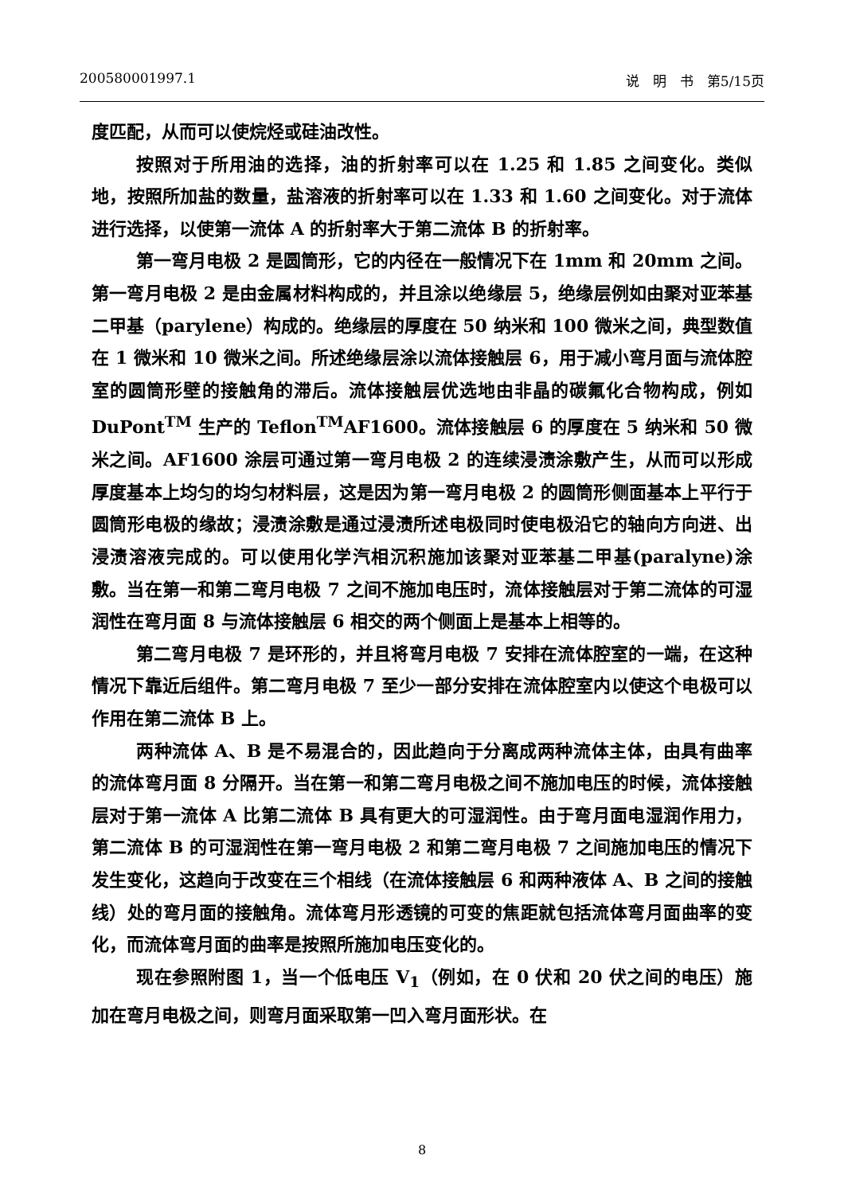200580001997.1 说　明　书　第5/15页
度匹配，从而可以使烷烃或硅油改性。
按照对于所用油的选择，油的折射率可以在 1.25 和 1.85 之间变化。类似地，按照所加盐的数量，盐溶液的折射率可以在 1.33 和 1.60 之间变化。对于流体进行选择，以使第一流体 A 的折射率大于第二流体 B 的折射率。
第一弯月电极 2 是圆筒形，它的内径在一般情况下在 1mm 和 20mm 之间。第一弯月电极 2 是由金属材料构成的，并且涂以绝缘层 5，绝缘层例如由聚对亚苯基二甲基（parylene）构成的。绝缘层的厚度在 50 纳米和 100 微米之间，典型数值在 1 微米和 10 微米之间。所述绝缘层涂以流体接触层 6，用于减小弯月面与流体腔室的圆筒形壁的接触角的滞后。流体接触层优选地由非晶的碳氟化合物构成，例如 DuPont<sup>TM</sup> 生产的 Teflon<sup>TM</sup>AF1600。流体接触层 6 的厚度在 5 纳米和 50 微米之间。AF1600 涂层可通过第一弯月电极 2 的连续浸渍涂敷产生，从而可以形成厚度基本上均匀的均匀材料层，这是因为第一弯月电极 2 的圆筒形侧面基本上平行于圆筒形电极的缘故；浸渍涂敷是通过浸渍所述电极同时使电极沿它的轴向方向进、出浸渍溶液完成的。可以使用化学汽相沉积施加该聚对亚苯基二甲基(paralyne)涂敷。当在第一和第二弯月电极 7 之间不施加电压时，流体接触层对于第二流体的可湿润性在弯月面 8 与流体接触层 6 相交的两个侧面上是基本上相等的。
第二弯月电极 7 是环形的，并且将弯月电极 7 安排在流体腔室的一端，在这种情况下靠近后组件。第二弯月电极 7 至少一部分安排在流体腔室内以使这个电极可以作用在第二流体 B 上。
两种流体 A、B 是不易混合的，因此趋向于分离成两种流体主体，由具有曲率的流体弯月面 8 分隔开。当在第一和第二弯月电极之间不施加电压的时候，流体接触层对于第一流体 A 比第二流体 B 具有更大的可湿润性。由于弯月面电湿润作用力，第二流体 B 的可湿润性在第一弯月电极 2 和第二弯月电极 7 之间施加电压的情况下发生变化，这趋向于改变在三个相线（在流体接触层 6 和两种液体 A、B 之间的接触线）处的弯月面的接触角。流体弯月形透镜的可变的焦距就包括流体弯月面曲率的变化，而流体弯月面的曲率是按照所施加电压变化的。
现在参照附图 1，当一个低电压 V<sub>1</sub>（例如，在 0 伏和 20 伏之间的电压）施加在弯月电极之间，则弯月面采取第一凹入弯月面形状。在
8